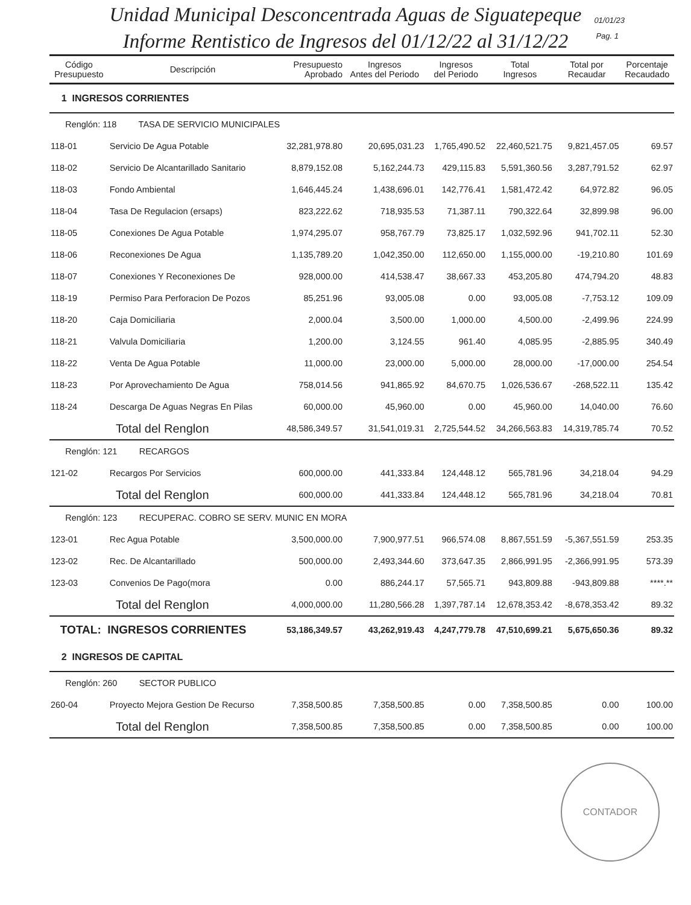Unidad Municipal Desconcentrada Aguas de Siguatepeque
Informe Rentistico de Ingresos del 01/12/22 al 31/12/22
01/01/23
Pag. 1
| Código Presupuesto | Descripción | Presupuesto Aprobado | Ingresos Antes del Periodo | Ingresos del Periodo | Total Ingresos | Total por Recaudar | Porcentaje Recaudado |
| --- | --- | --- | --- | --- | --- | --- | --- |
| 1 INGRESOS CORRIENTES | | | | | | | |
| Renglón: 118 TASA DE SERVICIO MUNICIPALES | | | | | | | |
| 118-01 | Servicio De Agua Potable | 32,281,978.80 | 20,695,031.23 | 1,765,490.52 | 22,460,521.75 | 9,821,457.05 | 69.57 |
| 118-02 | Servicio De Alcantarillado Sanitario | 8,879,152.08 | 5,162,244.73 | 429,115.83 | 5,591,360.56 | 3,287,791.52 | 62.97 |
| 118-03 | Fondo Ambiental | 1,646,445.24 | 1,438,696.01 | 142,776.41 | 1,581,472.42 | 64,972.82 | 96.05 |
| 118-04 | Tasa De Regulacion (ersaps) | 823,222.62 | 718,935.53 | 71,387.11 | 790,322.64 | 32,899.98 | 96.00 |
| 118-05 | Conexiones De Agua Potable | 1,974,295.07 | 958,767.79 | 73,825.17 | 1,032,592.96 | 941,702.11 | 52.30 |
| 118-06 | Reconexiones De Agua | 1,135,789.20 | 1,042,350.00 | 112,650.00 | 1,155,000.00 | -19,210.80 | 101.69 |
| 118-07 | Conexiones Y Reconexiones De | 928,000.00 | 414,538.47 | 38,667.33 | 453,205.80 | 474,794.20 | 48.83 |
| 118-19 | Permiso Para Perforacion De Pozos | 85,251.96 | 93,005.08 | 0.00 | 93,005.08 | -7,753.12 | 109.09 |
| 118-20 | Caja Domiciliaria | 2,000.04 | 3,500.00 | 1,000.00 | 4,500.00 | -2,499.96 | 224.99 |
| 118-21 | Valvula Domiciliaria | 1,200.00 | 3,124.55 | 961.40 | 4,085.95 | -2,885.95 | 340.49 |
| 118-22 | Venta De Agua Potable | 11,000.00 | 23,000.00 | 5,000.00 | 28,000.00 | -17,000.00 | 254.54 |
| 118-23 | Por Aprovechamiento De Agua | 758,014.56 | 941,865.92 | 84,670.75 | 1,026,536.67 | -268,522.11 | 135.42 |
| 118-24 | Descarga De Aguas Negras En Pilas | 60,000.00 | 45,960.00 | 0.00 | 45,960.00 | 14,040.00 | 76.60 |
| Total del Renglon | | 48,586,349.57 | 31,541,019.31 | 2,725,544.52 | 34,266,563.83 | 14,319,785.74 | 70.52 |
| Renglón: 121 RECARGOS | | | | | | | |
| 121-02 | Recargos Por Servicios | 600,000.00 | 441,333.84 | 124,448.12 | 565,781.96 | 34,218.04 | 94.29 |
| Total del Renglon | | 600,000.00 | 441,333.84 | 124,448.12 | 565,781.96 | 34,218.04 | 70.81 |
| Renglón: 123 RECUPERAC. COBRO SE SERV. MUNIC EN MORA | | | | | | | |
| 123-01 | Rec Agua Potable | 3,500,000.00 | 7,900,977.51 | 966,574.08 | 8,867,551.59 | -5,367,551.59 | 253.35 |
| 123-02 | Rec. De Alcantarillado | 500,000.00 | 2,493,344.60 | 373,647.35 | 2,866,991.95 | -2,366,991.95 | 573.39 |
| 123-03 | Convenios De Pago(mora | 0.00 | 886,244.17 | 57,565.71 | 943,809.88 | -943,809.88 | ****.** |
| Total del Renglon | | 4,000,000.00 | 11,280,566.28 | 1,397,787.14 | 12,678,353.42 | -8,678,353.42 | 89.32 |
| TOTAL: INGRESOS CORRIENTES | | 53,186,349.57 | 43,262,919.43 | 4,247,779.78 | 47,510,699.21 | 5,675,650.36 | 89.32 |
| 2 INGRESOS DE CAPITAL | | | | | | | |
| Renglón: 260 SECTOR PUBLICO | | | | | | | |
| 260-04 | Proyecto Mejora Gestion De Recurso | 7,358,500.85 | 7,358,500.85 | 0.00 | 7,358,500.85 | 0.00 | 100.00 |
| Total del Renglon | | 7,358,500.85 | 7,358,500.85 | 0.00 | 7,358,500.85 | 0.00 | 100.00 |
CONTADOR